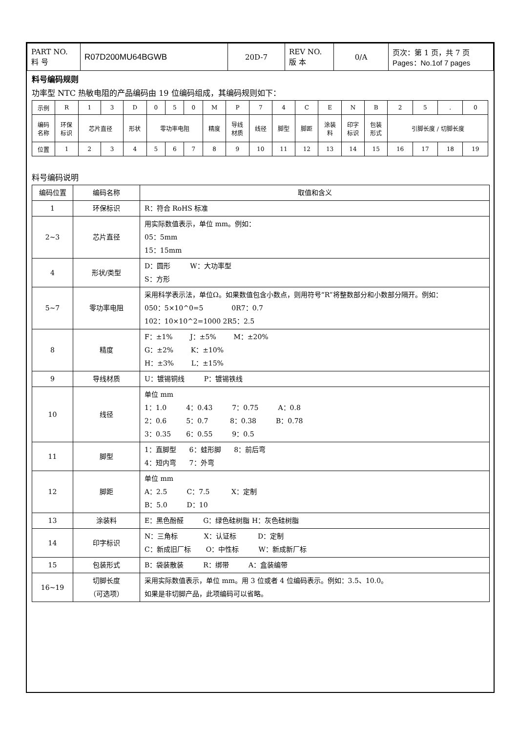| PART NO. 料 号 | R07D200MU64BGWB | 20D-7 | REV NO. 版 本 | 0/A | 页次：第 1 页，共 7 页 Pages：No.1of 7 pages |
料号编码规则
功率型 NTC 热敏电阻的产品编码由 19 位编码组成，其编码规则如下：
| 示例 | R | 1 | 3 | D | 0 | 5 | 0 | M | P | 7 | 4 | C | E | N | B | 2 | 5 | . | 0 |
| 编码 名称 | 环保 标识 | 芯片直径 | | 形状 | 零功率电阻 | | | 精度 | 导线 材质 | 线径 | 脚型 | 脚距 | 涂装 料 | 印字 标识 | 包装 形式 | 引脚长度 / 切脚长度 | | | |
| 位置 | 1 | 2 | 3 | 4 | 5 | 6 | 7 | 8 | 9 | 10 | 11 | 12 | 13 | 14 | 15 | 16 | 17 | 18 | 19 |
料号编码说明
| 编码位置 | 编码名称 | 取值和含义 |
| 1 | 环保标识 | R：符合 RoHS 标准 |
| 2~3 | 芯片直径 | 用实际数值表示，单位 mm。例如： 05：5mm 15：15mm |
| 4 | 形状/类型 | D：圆形 W：大功率型 S：方形 |
| 5~7 | 零功率电阻 | 采用科学表示法，单位Ω。如果数值包含小数点，则用符号“R”将整数部分和小数部分隔开。例如： 050：5×10^0=5 0R7：0.7 102：10×10^2=1000 2R5：2.5 |
| 8 | 精度 | F：±1% J：±5% M：±20% G：±2% K：±10% H：±3% L：±15% |
| 9 | 导线材质 | U：镀锡铜线 P：镀锡铁线 |
| 10 | 线径 | 单位 mm 1：1.0 4：0.43 7：0.75 A：0.8 2：0.6 5：0.7 8：0.38 B：0.78 3：0.35 6：0.55 9：0.5 |
| 11 | 脚型 | 1：直脚型 6：蛙形脚 8：前后弯 4：短内弯 7：外弯 |
| 12 | 脚距 | 单位 mm A：2.5 C：7.5 X：定制 B：5.0 D：10 |
| 13 | 涂装料 | E：黑色酚醛 G：绿色硅树脂 H：灰色硅树脂 |
| 14 | 印字标识 | N：三角标 X：认证标 D：定制 C：新成旧厂标 O：中性标 W：新成新厂标 |
| 15 | 包装形式 | B：袋装散装 R：绑带 A：盒装编带 |
| 16~19 | 切脚长度 （可选项） | 采用实际数值表示，单位 mm。用 3 位或者 4 位编码表示。例如：3.5、10.0。 如果是非切脚产品，此项编码可以省略。 |